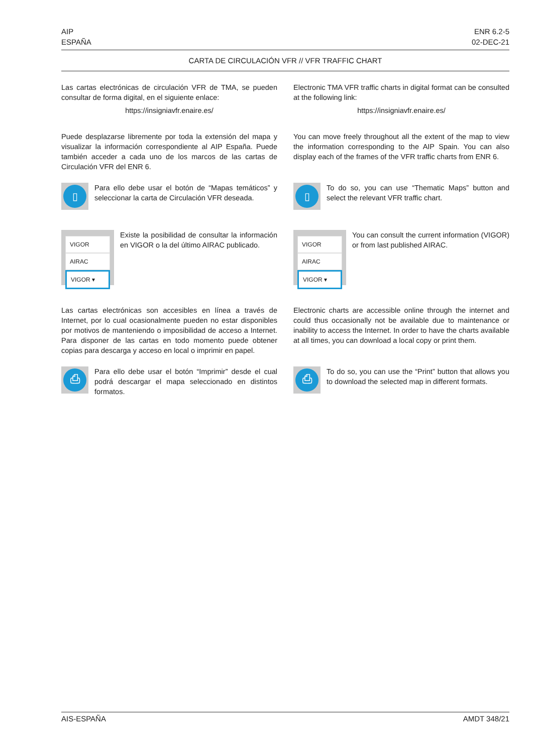AIP
ESPAÑA
ENR 6.2-5
02-DEC-21
CARTA DE CIRCULACIÓN VFR // VFR TRAFFIC CHART
Las cartas electrónicas de circulación VFR de TMA, se pueden consultar de forma digital, en el siguiente enlace:
https://insigniavfr.enaire.es/
Electronic TMA VFR traffic charts in digital format can be consulted at the following link:
https://insigniavfr.enaire.es/
Puede desplazarse libremente por toda la extensión del mapa y visualizar la información correspondiente al AIP España. Puede también acceder a cada uno de los marcos de las cartas de Circulación VFR del ENR 6.
You can move freely throughout all the extent of the map to view the information corresponding to the AIP Spain. You can also display each of the frames of the VFR traffic charts from ENR 6.
▯
Para ello debe usar el botón de “Mapas temáticos” y seleccionar la carta de Circulación VFR deseada.
▯
To do so, you can use “Thematic Maps” button and select the relevant VFR traffic chart.
VIGOR
AIRAC
VIGOR ▾
Existe la posibilidad de consultar la información en VIGOR o la del último AIRAC publicado.
VIGOR
AIRAC
VIGOR ▾
You can consult the current information (VIGOR) or from last published AIRAC.
Las cartas electrónicas son accesibles en línea a través de Internet, por lo cual ocasionalmente pueden no estar disponibles por motivos de manteniendo o imposibilidad de acceso a Internet. Para disponer de las cartas en todo momento puede obtener copias para descarga y acceso en local o imprimir en papel.
Electronic charts are accessible online through the internet and could thus occasionally not be available due to maintenance or inability to access the Internet. In order to have the charts available at all times, you can download a local copy or print them.
⎙
Para ello debe usar el botón “Imprimir” desde el cual podrá descargar el mapa seleccionado en distintos formatos.
⎙
To do so, you can use the “Print” button that allows you to download the selected map in different formats.
AIS-ESPAÑA AMDT 348/21